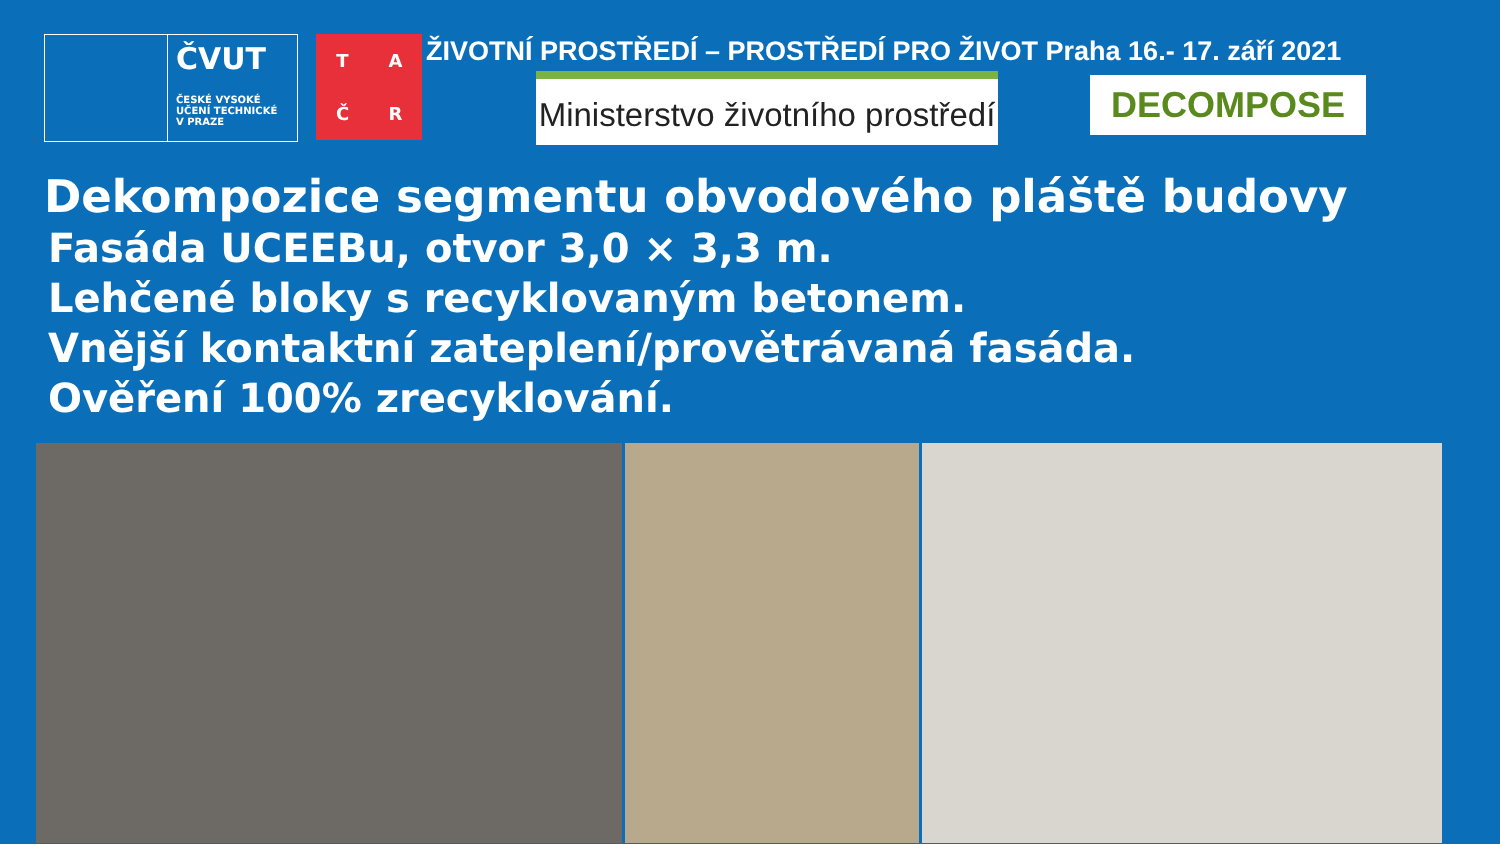ČVUT
ČESKÉ VYSOKÉ
UČENÍ TECHNICKÉ
V PRAZE
TAČR
ŽIVOTNÍ PROSTŘEDÍ – PROSTŘEDÍ PRO ŽIVOT Praha 16.- 17. září 2021
Ministerstvo životního prostředí
DECOMPOSE
Dekompozice segmentu obvodového pláště budovy
Fasáda UCEEBu, otvor 3,0 × 3,3 m.
Lehčené bloky s recyklovaným betonem.
Vnější kontaktní zateplení/provětrávaná fasáda.
Ověření 100% zrecyklování.